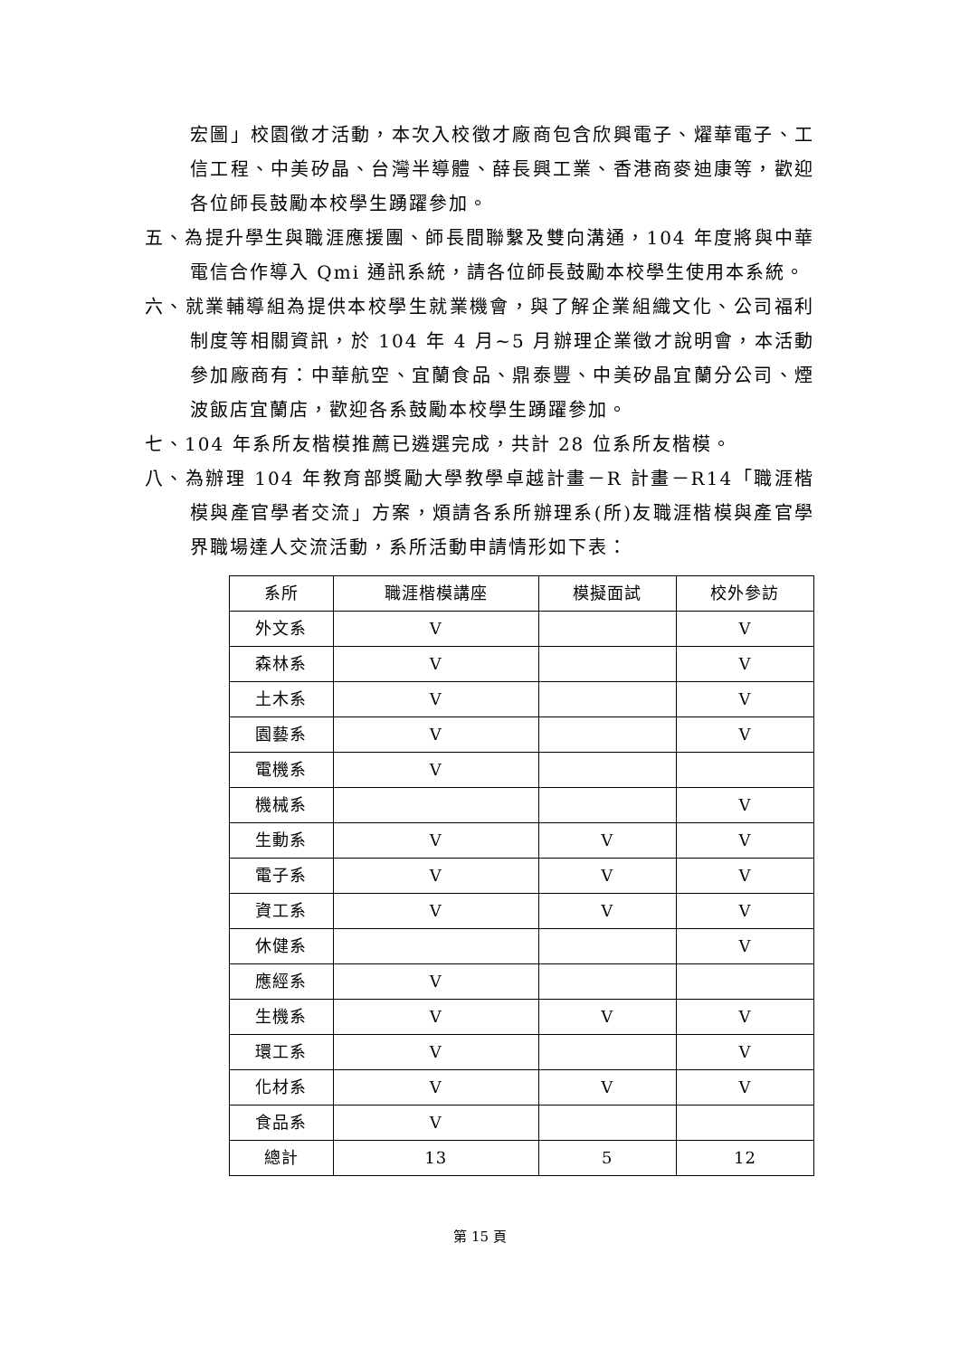宏圖」校園徵才活動，本次入校徵才廠商包含欣興電子、燿華電子、工信工程、中美矽晶、台灣半導體、薛長興工業、香港商麥迪康等，歡迎各位師長鼓勵本校學生踴躍參加。
五、為提升學生與職涯應援團、師長間聯繫及雙向溝通，104 年度將與中華電信合作導入 Qmi 通訊系統，請各位師長鼓勵本校學生使用本系統。
六、就業輔導組為提供本校學生就業機會，與了解企業組織文化、公司福利制度等相關資訊，於 104 年 4 月~5 月辦理企業徵才說明會，本活動參加廠商有：中華航空、宜蘭食品、鼎泰豐、中美矽晶宜蘭分公司、煙波飯店宜蘭店，歡迎各系鼓勵本校學生踴躍參加。
七、104 年系所友楷模推薦已遴選完成，共計 28 位系所友楷模。
八、為辦理 104 年教育部獎勵大學教學卓越計畫－R 計畫－R14「職涯楷模與產官學者交流」方案，煩請各系所辦理系(所)友職涯楷模與產官學界職場達人交流活動，系所活動申請情形如下表：
| 系所 | 職涯楷模講座 | 模擬面試 | 校外參訪 |
| --- | --- | --- | --- |
| 外文系 | V | | V |
| 森林系 | V | | V |
| 土木系 | V | | V |
| 園藝系 | V | | V |
| 電機系 | V | | |
| 機械系 | | | V |
| 生動系 | V | V | V |
| 電子系 | V | V | V |
| 資工系 | V | V | V |
| 休健系 | | | V |
| 應經系 | V | | |
| 生機系 | V | V | V |
| 環工系 | V | | V |
| 化材系 | V | V | V |
| 食品系 | V | | |
| 總計 | 13 | 5 | 12 |
第 15 頁